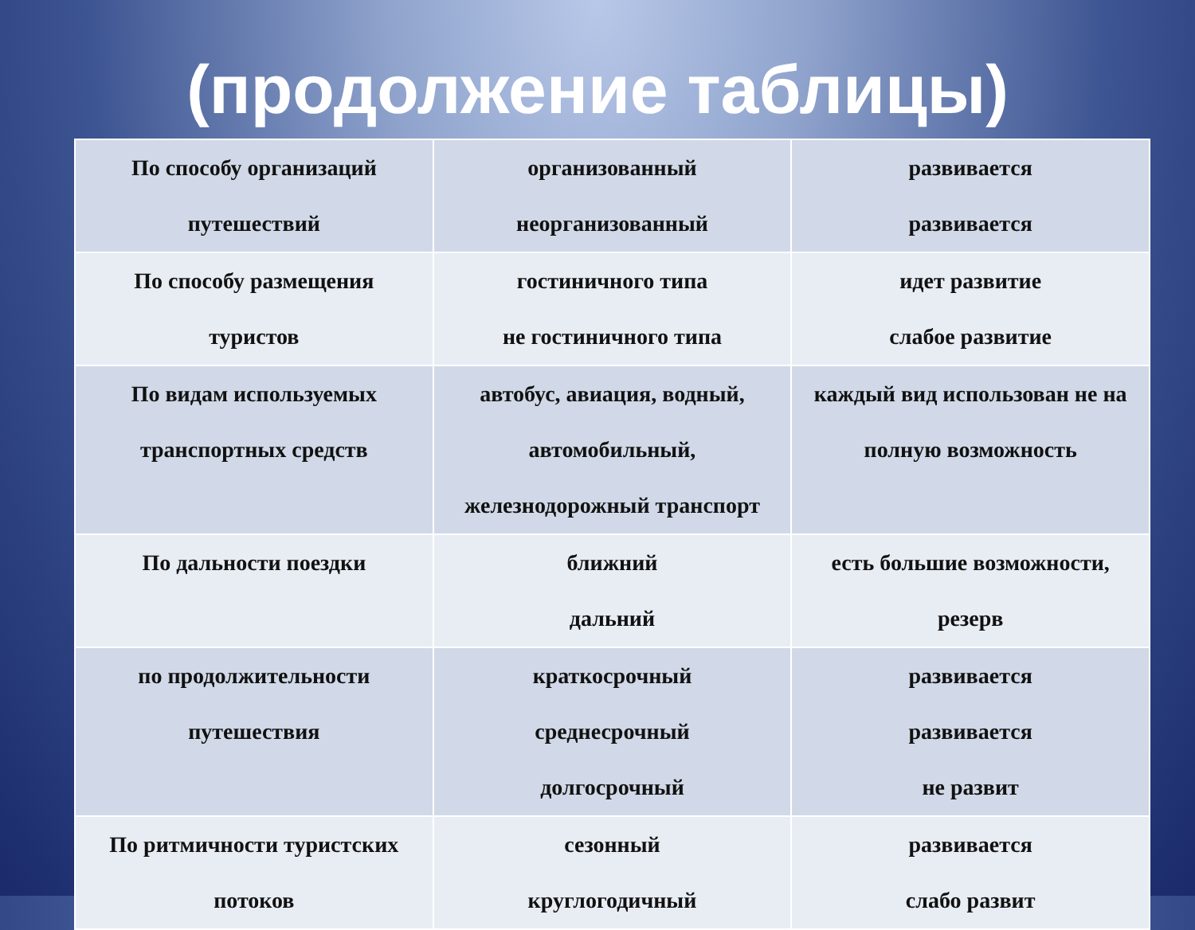(продолжение таблицы)
| По способу организаций путешествий | организованный неорганизованный | развивается развивается |
| По способу размещения туристов | гостиничного типа не гостиничного типа | идет развитие слабое развитие |
| По видам используемых транспортных средств | автобус, авиация, водный, автомобильный, железнодорожный транспорт | каждый вид использован не на полную возможность |
| По дальности поездки | ближний дальний | есть большие возможности, резерв |
| по продолжительности путешествия | краткосрочный среднесрочный долгосрочный | развивается развивается не развит |
| По ритмичности туристских потоков | сезонный круглогодичный | развивается слабо развит |